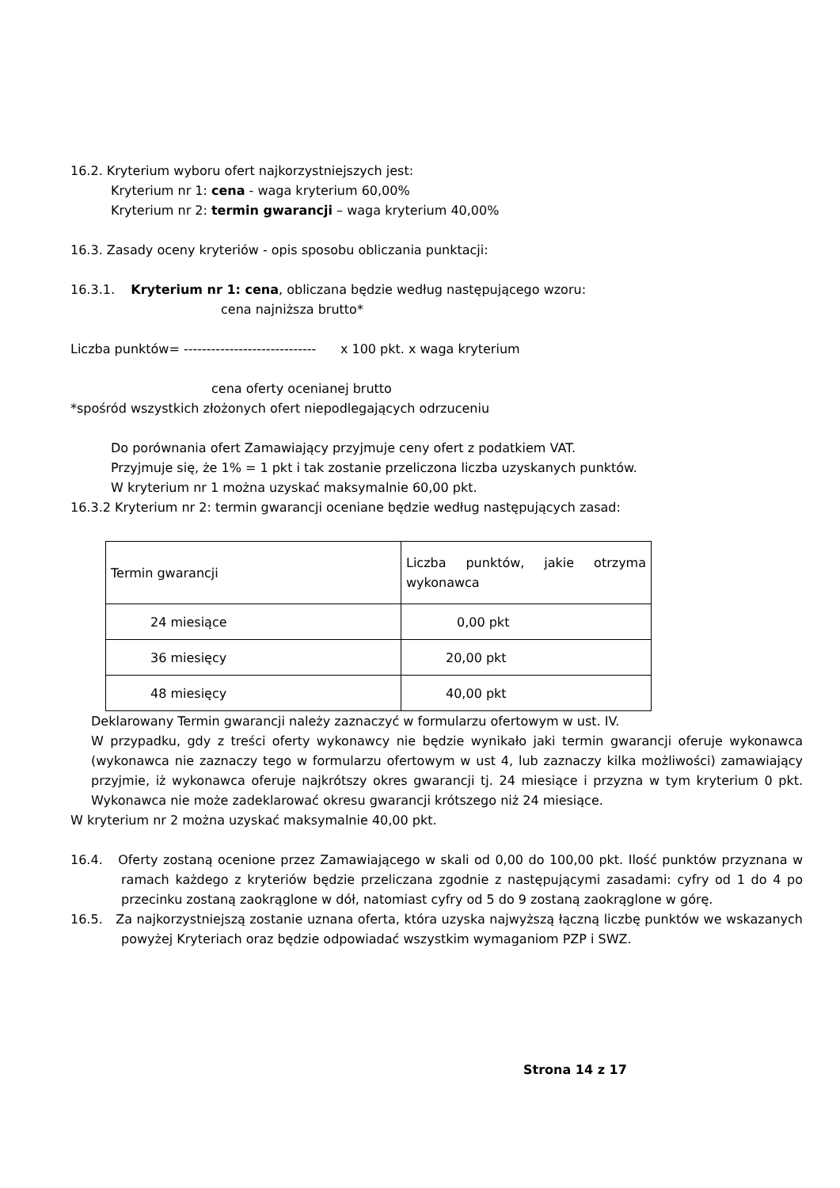16.2. Kryterium wyboru ofert najkorzystniejszych jest:
Kryterium nr 1: cena - waga kryterium 60,00%
Kryterium nr 2: termin gwarancji – waga kryterium 40,00%
16.3. Zasady oceny kryteriów - opis sposobu obliczania punktacji:
16.3.1. Kryterium nr 1: cena, obliczana będzie według następującego wzoru:
cena najniższa brutto*
Liczba punktów= ----------------------------- x 100 pkt. x waga kryterium
cena oferty ocenianej brutto
*spośród wszystkich złożonych ofert niepodlegających odrzuceniu
Do porównania ofert Zamawiający przyjmuje ceny ofert z podatkiem VAT.
Przyjmuje się, że 1% = 1 pkt i tak zostanie przeliczona liczba uzyskanych punktów.
W kryterium nr 1 można uzyskać maksymalnie 60,00 pkt.
16.3.2 Kryterium nr 2: termin gwarancji oceniane będzie według następujących zasad:
| Termin gwarancji | Liczba punktów, jakie otrzyma wykonawca |
| 24 miesiące | 0,00 pkt |
| 36 miesięcy | 20,00 pkt |
| 48 miesięcy | 40,00 pkt |
Deklarowany Termin gwarancji należy zaznaczyć w formularzu ofertowym w ust. IV.
W przypadku, gdy z treści oferty wykonawcy nie będzie wynikało jaki termin gwarancji oferuje wykonawca (wykonawca nie zaznaczy tego w formularzu ofertowym w ust 4, lub zaznaczy kilka możliwości) zamawiający przyjmie, iż wykonawca oferuje najkrótszy okres gwarancji tj. 24 miesiące i przyzna w tym kryterium 0 pkt. Wykonawca nie może zadeklarować okresu gwarancji krótszego niż 24 miesiące.
W kryterium nr 2 można uzyskać maksymalnie 40,00 pkt.
16.4. Oferty zostaną ocenione przez Zamawiającego w skali od 0,00 do 100,00 pkt. Ilość punktów przyznana w ramach każdego z kryteriów będzie przeliczana zgodnie z następującymi zasadami: cyfry od 1 do 4 po przecinku zostaną zaokrąglone w dół, natomiast cyfry od 5 do 9 zostaną zaokrąglone w górę.
16.5. Za najkorzystniejszą zostanie uznana oferta, która uzyska najwyższą łączną liczbę punktów we wskazanych powyżej Kryteriach oraz będzie odpowiadać wszystkim wymaganiom PZP i SWZ.
Strona 14 z 17